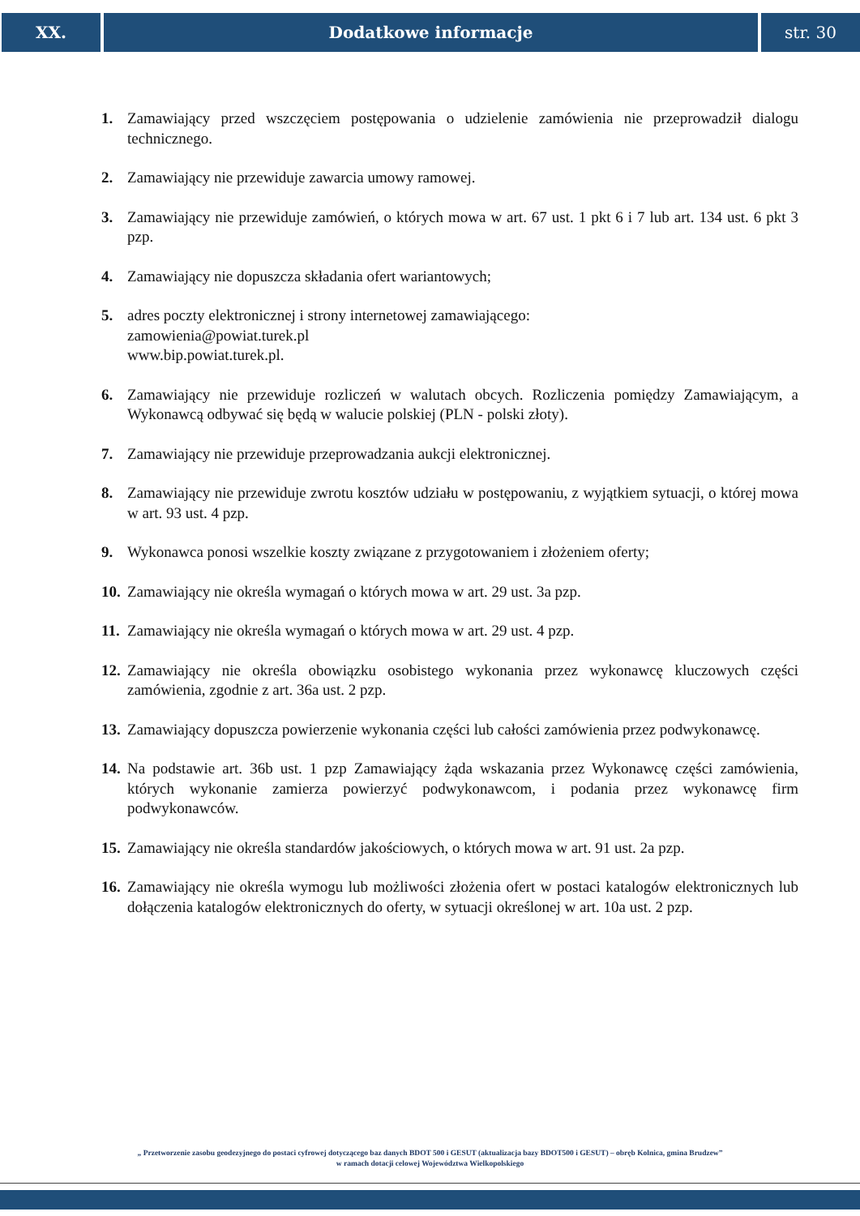XX. Dodatkowe informacje str. 30
1. Zamawiający przed wszczęciem postępowania o udzielenie zamówienia nie przeprowadził dialogu technicznego.
2. Zamawiający nie przewiduje zawarcia umowy ramowej.
3. Zamawiający nie przewiduje zamówień, o których mowa w art. 67 ust. 1 pkt 6 i 7 lub art. 134 ust. 6 pkt 3 pzp.
4. Zamawiający nie dopuszcza składania ofert wariantowych;
5. adres poczty elektronicznej i strony internetowej zamawiającego:
zamowienia@powiat.turek.pl
www.bip.powiat.turek.pl.
6. Zamawiający nie przewiduje rozliczeń w walutach obcych. Rozliczenia pomiędzy Zamawiającym, a Wykonawcą odbywać się będą w walucie polskiej (PLN - polski złoty).
7. Zamawiający nie przewiduje przeprowadzania aukcji elektronicznej.
8. Zamawiający nie przewiduje zwrotu kosztów udziału w postępowaniu, z wyjątkiem sytuacji, o której mowa w art. 93 ust. 4 pzp.
9. Wykonawca ponosi wszelkie koszty związane z przygotowaniem i złożeniem oferty;
10. Zamawiający nie określa wymagań o których mowa w art. 29 ust. 3a pzp.
11. Zamawiający nie określa wymagań o których mowa w art. 29 ust. 4 pzp.
12. Zamawiający nie określa obowiązku osobistego wykonania przez wykonawcę kluczowych części zamówienia, zgodnie z art. 36a ust. 2 pzp.
13. Zamawiający dopuszcza powierzenie wykonania części lub całości zamówienia przez podwykonawcę.
14. Na podstawie art. 36b ust. 1 pzp Zamawiający żąda wskazania przez Wykonawcę części zamówienia, których wykonanie zamierza powierzyć podwykonawcom, i podania przez wykonawcę firm podwykonawców.
15. Zamawiający nie określa standardów jakościowych, o których mowa w art. 91 ust. 2a pzp.
16. Zamawiający nie określa wymogu lub możliwości złożenia ofert w postaci katalogów elektronicznych lub dołączenia katalogów elektronicznych do oferty, w sytuacji określonej w art. 10a ust. 2 pzp.
„ Przetworzenie zasobu geodezyjnego do postaci cyfrowej dotyczącego baz danych BDOT 500 i GESUT (aktualizacja bazy BDOT500 i GESUT) – obręb Kolnica, gmina Brudzew”
w ramach dotacji celowej Województwa Wielkopolskiego